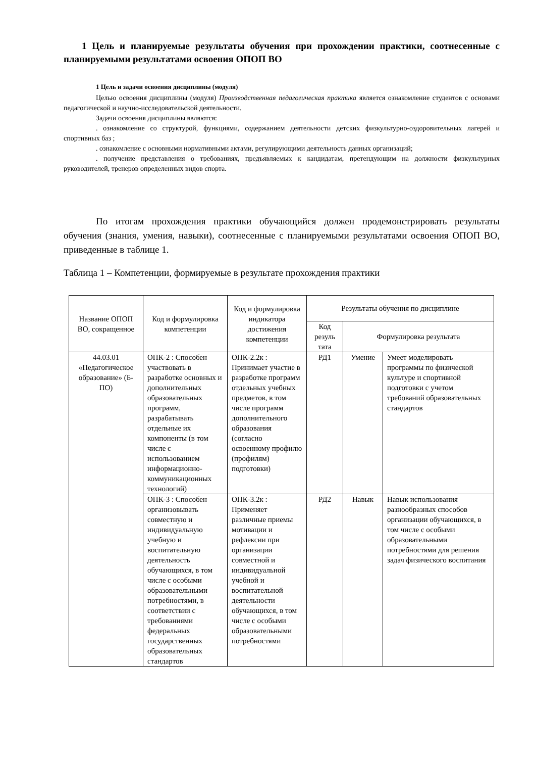1 Цель и планируемые результаты обучения при прохождении практики, соотнесенные с планируемыми результатами освоения ОПОП ВО
1 Цель и задачи освоения дисциплины (модуля)
Целью освоения дисциплины (модуля) Производственная педагогическая практика является ознакомление студентов с основами педагогической и научно-исследовательской деятельности.
Задачи освоения дисциплины являются:
. ознакомление со структурой, функциями, содержанием деятельности детских физкультурно-оздоровительных лагерей и спортивных баз ;
. ознакомление с основными нормативными актами, регулирующими деятельность данных организаций;
. получение представления о требованиях, предъявляемых к кандидатам, претендующим на должности физкультурных руководителей, тренеров определенных видов спорта.
По итогам прохождения практики обучающийся должен продемонстрировать результаты обучения (знания, умения, навыки), соотнесенные с планируемыми результатами освоения ОПОП ВО, приведенные в таблице 1.
Таблица 1 – Компетенции, формируемые в результате прохождения практики
| Название ОПОП ВО, сокращенное | Код и формулировка компетенции | Код и формулировка индикатора достижения компетенции | Результаты обучения по дисциплине | | |
| --- | --- | --- | --- | --- | --- |
| | | | Код резуль тата | Формулировка результата | |
| 44.03.01 «Педагогическое образование» (Б-ПО) | ОПК-2 : Способен участвовать в разработке основных и дополнительных образовательных программ, разрабатывать отдельные их компоненты (в том числе с использованием информационно-коммуникационных технологий) | ОПК-2.2к : Принимает участие в разработке программ отдельных учебных предметов, в том числе программ дополнительного образования (согласно освоенному профилю (профилям) подготовки) | РД1 | Умение | Умеет моделировать программы по физической культуре и спортивной подготовки с учетом требований образовательных стандартов |
| | ОПК-3 : Способен организовывать совместную и индивидуальную учебную и воспитательную деятельность обучающихся, в том числе с особыми образовательными потребностями, в соответствии с требованиями федеральных государственных образовательных стандартов | ОПК-3.2к : Применяет различные приемы мотивации и рефлексии при организации совместной и индивидуальной учебной и воспитательной деятельности обучающихся, в том числе с особыми образовательными потребностями | РД2 | Навык | Навык использования разнообразных способов организации обучающихся, в том числе с особыми образовательными потребностями для решения задач физического воспитания |